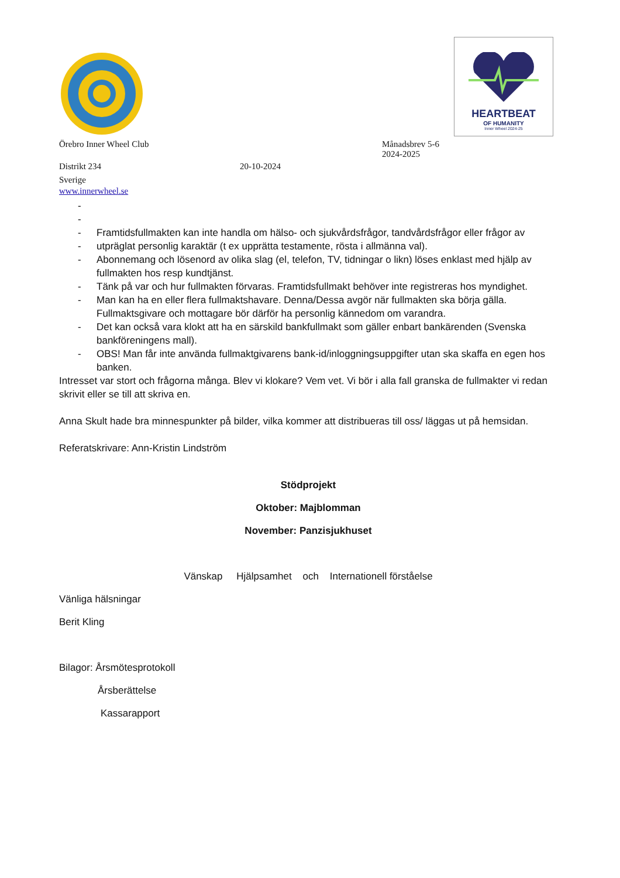HEARTBEAT
OF HUMANITY
Inner Wheel 2024-25
Örebro Inner Wheel Club Månadsbrev 5-6
2024-2025
Distrikt 234 20-10-2024
Sverige
www.innerwheel.se
-
-
- Framtidsfullmakten kan inte handla om hälso- och sjukvårdsfrågor, tandvårdsfrågor eller frågor av
- utpräglat personlig karaktär (t ex upprätta testamente, rösta i allmänna val).
- Abonnemang och lösenord av olika slag (el, telefon, TV, tidningar o likn) löses enklast med hjälp av fullmakten hos resp kundtjänst.
- Tänk på var och hur fullmakten förvaras. Framtidsfullmakt behöver inte registreras hos myndighet.
- Man kan ha en eller flera fullmaktshavare. Denna/Dessa avgör när fullmakten ska börja gälla. Fullmaktsgivare och mottagare bör därför ha personlig kännedom om varandra.
- Det kan också vara klokt att ha en särskild bankfullmakt som gäller enbart bankärenden (Svenska bankföreningens mall).
- OBS! Man får inte använda fullmaktgivarens bank-id/inloggningsuppgifter utan ska skaffa en egen hos banken.
Intresset var stort och frågorna många. Blev vi klokare? Vem vet. Vi bör i alla fall granska de fullmakter vi redan skrivit eller se till att skriva en.
Anna Skult hade bra minnespunkter på bilder, vilka kommer att distribueras till oss/ läggas ut på hemsidan.
Referatskrivare: Ann-Kristin Lindström
Stödprojekt
Oktober: Majblomman
November: Panzisjukhuset
Vänskap Hjälpsamhet och Internationell förståelse
Vänliga hälsningar
Berit Kling
Bilagor: Årsmötesprotokoll
Årsberättelse
Kassarapport